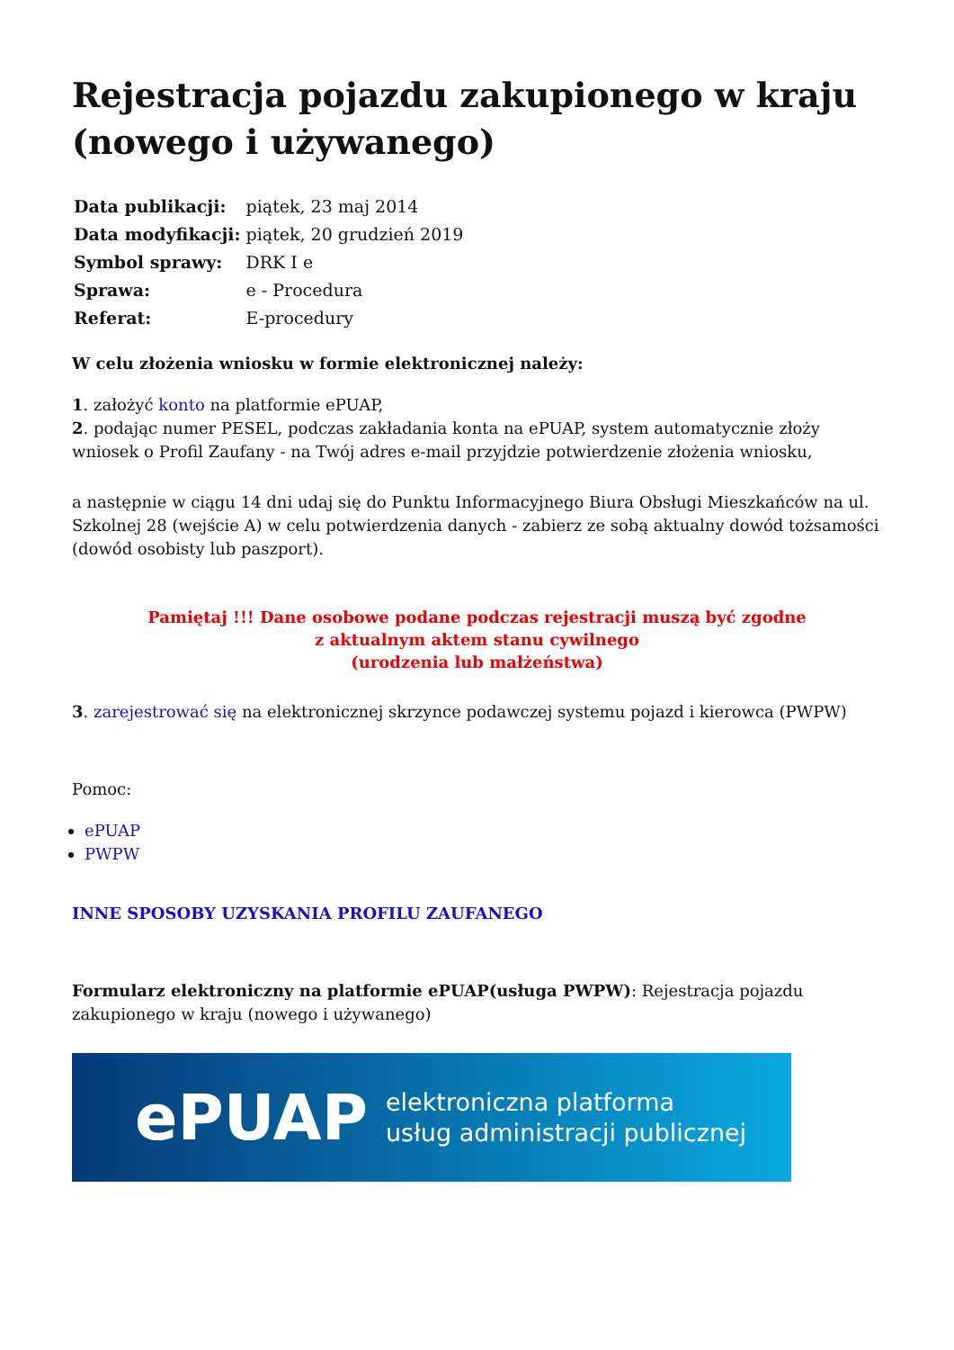Rejestracja pojazdu zakupionego w kraju (nowego i używanego)
| Data publikacji: | piątek, 23 maj 2014 |
| Data modyfikacji: | piątek, 20 grudzień 2019 |
| Symbol sprawy: | DRK I e |
| Sprawa: | e - Procedura |
| Referat: | E-procedury |
W celu złożenia wniosku w formie elektronicznej należy:
1. założyć konto na platformie ePUAP,
2. podając numer PESEL, podczas zakładania konta na ePUAP, system automatycznie złoży wniosek o Profil Zaufany - na Twój adres e-mail przyjdzie potwierdzenie złożenia wniosku,
a następnie w ciągu 14 dni udaj się do Punktu Informacyjnego Biura Obsługi Mieszkańców na ul. Szkolnej 28 (wejście A) w celu potwierdzenia danych - zabierz ze sobą aktualny dowód tożsamości (dowód osobisty lub paszport).
Pamiętaj !!! Dane osobowe podane podczas rejestracji muszą być zgodne
z aktualnym aktem stanu cywilnego
(urodzenia lub małżeństwa)
3. zarejestrować się na elektronicznej skrzynce podawczej systemu pojazd i kierowca (PWPW)
Pomoc:
ePUAP
PWPW
INNE SPOSOBY UZYSKANIA PROFILU ZAUFANEGO
Formularz elektroniczny na platformie ePUAP(usługa PWPW): Rejestracja pojazdu zakupionego w kraju (nowego i używanego)
ePUAP elektroniczna platforma
usług administracji publicznej